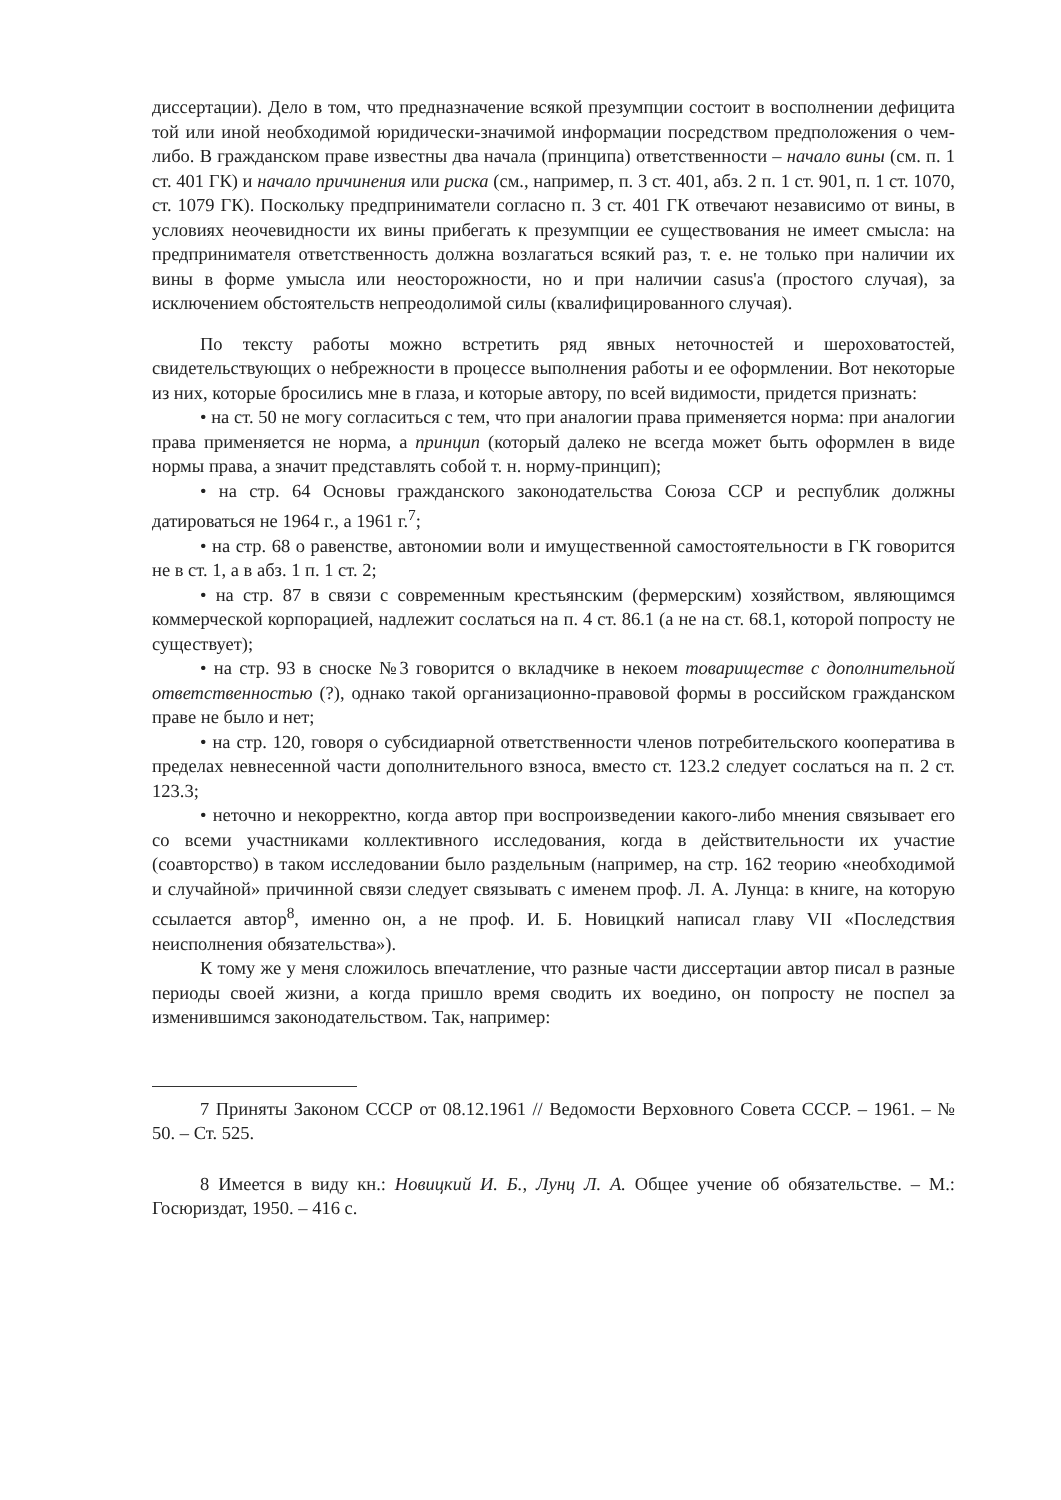диссертации). Дело в том, что предназначение всякой презумпции состоит в восполнении дефицита той или иной необходимой юридически-значимой информации посредством предположения о чем-либо. В гражданском праве известны два начала (принципа) ответственности – начало вины (см. п. 1 ст. 401 ГК) и начало причинения или риска (см., например, п. 3 ст. 401, абз. 2 п. 1 ст. 901, п. 1 ст. 1070, ст. 1079 ГК). Поскольку предприниматели согласно п. 3 ст. 401 ГК отвечают независимо от вины, в условиях неочевидности их вины прибегать к презумпции ее существования не имеет смысла: на предпринимателя ответственность должна возлагаться всякий раз, т. е. не только при наличии их вины в форме умысла или неосторожности, но и при наличии casus'a (простого случая), за исключением обстоятельств непреодолимой силы (квалифицированного случая).
По тексту работы можно встретить ряд явных неточностей и шероховатостей, свидетельствующих о небрежности в процессе выполнения работы и ее оформлении. Вот некоторые из них, которые бросились мне в глаза, и которые автору, по всей видимости, придется признать:
• на ст. 50 не могу согласиться с тем, что при аналогии права применяется норма: при аналогии права применяется не норма, а принцип (который далеко не всегда может быть оформлен в виде нормы права, а значит представлять собой т. н. норму-принцип);
• на стр. 64 Основы гражданского законодательства Союза ССР и республик должны датироваться не 1964 г., а 1961 г.<sup>7</sup>;
• на стр. 68 о равенстве, автономии воли и имущественной самостоятельности в ГК говорится не в ст. 1, а в абз. 1 п. 1 ст. 2;
• на стр. 87 в связи с современным крестьянским (фермерским) хозяйством, являющимся коммерческой корпорацией, надлежит сослаться на п. 4 ст. 86.1 (а не на ст. 68.1, которой попросту не существует);
• на стр. 93 в сноске №3 говорится о вкладчике в некоем товариществе с дополнительной ответственностью (?), однако такой организационно-правовой формы в российском гражданском праве не было и нет;
• на стр. 120, говоря о субсидиарной ответственности членов потребительского кооператива в пределах невнесенной части дополнительного взноса, вместо ст. 123.2 следует сослаться на п. 2 ст. 123.3;
• неточно и некорректно, когда автор при воспроизведении какого-либо мнения связывает его со всеми участниками коллективного исследования, когда в действительности их участие (соавторство) в таком исследовании было раздельным (например, на стр. 162 теорию «необходимой и случайной» причинной связи следует связывать с именем проф. Л. А. Лунца: в книге, на которую ссылается автор<sup>8</sup>, именно он, а не проф. И. Б. Новицкий написал главу VII «Последствия неисполнения обязательства»).
К тому же у меня сложилось впечатление, что разные части диссертации автор писал в разные периоды своей жизни, а когда пришло время сводить их воедино, он попросту не поспел за изменившимся законодательством. Так, например:
7 Приняты Законом СССР от 08.12.1961 // Ведомости Верховного Совета СССР. – 1961. – № 50. – Ст. 525.
8 Имеется в виду кн.: Новицкий И. Б., Лунц Л. А. Общее учение об обязательстве. – М.: Госюриздат, 1950. – 416 с.